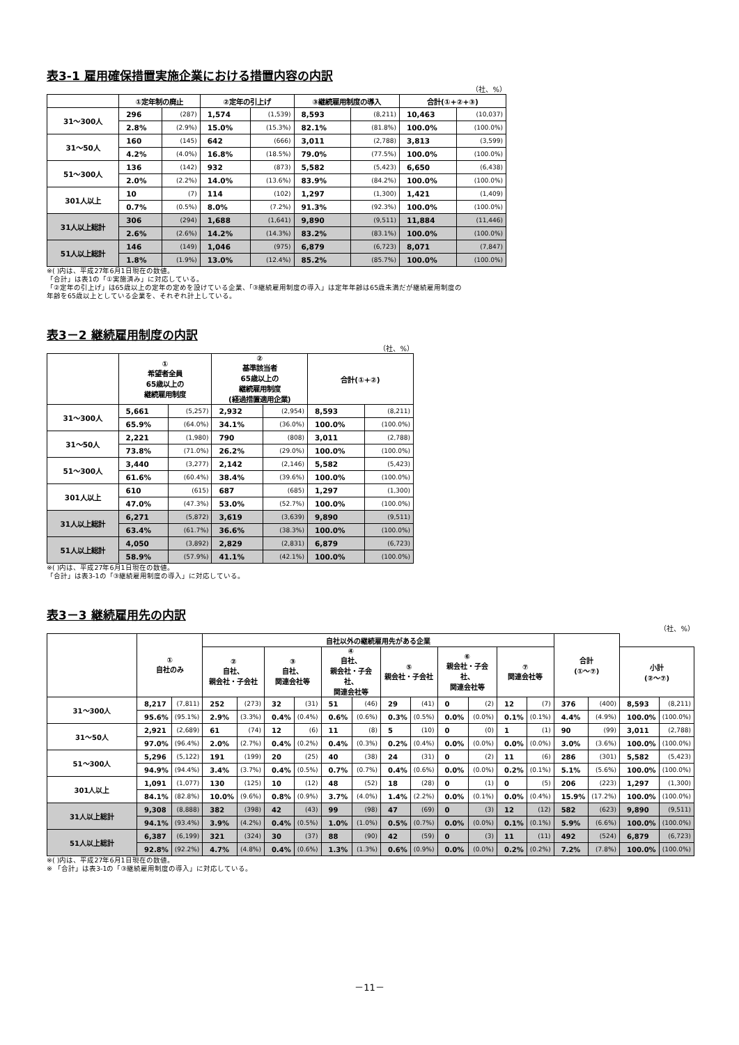表3-1 雇用確保措置実施企業における措置内容の内訳
（社、%）
| | ①定年制の廃止 | | ②定年の引上げ | | ③継続雇用制度の導入 | | 合計(①+②+③) | |
| --- | --- | --- | --- | --- | --- | --- | --- | --- |
| 31～300人 | 296 | (287) | 1,574 | (1,539) | 8,593 | (8,211) | 10,463 | (10,037) |
| | 2.8% | (2.9%) | 15.0% | (15.3%) | 82.1% | (81.8%) | 100.0% | (100.0%) |
| 31～50人 | 160 | (145) | 642 | (666) | 3,011 | (2,788) | 3,813 | (3,599) |
| | 4.2% | (4.0%) | 16.8% | (18.5%) | 79.0% | (77.5%) | 100.0% | (100.0%) |
| 51～300人 | 136 | (142) | 932 | (873) | 5,582 | (5,423) | 6,650 | (6,438) |
| | 2.0% | (2.2%) | 14.0% | (13.6%) | 83.9% | (84.2%) | 100.0% | (100.0%) |
| 301人以上 | 10 | (7) | 114 | (102) | 1,297 | (1,300) | 1,421 | (1,409) |
| | 0.7% | (0.5%) | 8.0% | (7.2%) | 91.3% | (92.3%) | 100.0% | (100.0%) |
| 31人以上総計 | 306 | (294) | 1,688 | (1,641) | 9,890 | (9,511) | 11,884 | (11,446) |
| | 2.6% | (2.6%) | 14.2% | (14.3%) | 83.2% | (83.1%) | 100.0% | (100.0%) |
| 51人以上総計 | 146 | (149) | 1,046 | (975) | 6,879 | (6,723) | 8,071 | (7,847) |
| | 1.8% | (1.9%) | 13.0% | (12.4%) | 85.2% | (85.7%) | 100.0% | (100.0%) |
※( )内は、平成27年6月1日現在の数値。
「合計」は表1の「①実施済み」に対応している。
「②定年の引上げ」は65歳以上の定年の定めを設けている企業、「③継続雇用制度の導入」は定年年齢は65歳未満だが継続雇用制度の
年齢を65歳以上としている企業を、それぞれ計上している。
表3－2 継続雇用制度の内訳
（社、%）
| | ① 希望者全員 65歳以上の 継続雇用制度 | | ② 基準該当者 65歳以上の 継続雇用制度 (経過措置適用企業) | | 合計(①+②) | |
| --- | --- | --- | --- | --- | --- | --- |
| 31～300人 | 5,661 | (5,257) | 2,932 | (2,954) | 8,593 | (8,211) |
| | 65.9% | (64.0%) | 34.1% | (36.0%) | 100.0% | (100.0%) |
| 31～50人 | 2,221 | (1,980) | 790 | (808) | 3,011 | (2,788) |
| | 73.8% | (71.0%) | 26.2% | (29.0%) | 100.0% | (100.0%) |
| 51～300人 | 3,440 | (3,277) | 2,142 | (2,146) | 5,582 | (5,423) |
| | 61.6% | (60.4%) | 38.4% | (39.6%) | 100.0% | (100.0%) |
| 301人以上 | 610 | (615) | 687 | (685) | 1,297 | (1,300) |
| | 47.0% | (47.3%) | 53.0% | (52.7%) | 100.0% | (100.0%) |
| 31人以上総計 | 6,271 | (5,872) | 3,619 | (3,639) | 9,890 | (9,511) |
| | 63.4% | (61.7%) | 36.6% | (38.3%) | 100.0% | (100.0%) |
| 51人以上総計 | 4,050 | (3,892) | 2,829 | (2,831) | 6,879 | (6,723) |
| | 58.9% | (57.9%) | 41.1% | (42.1%) | 100.0% | (100.0%) |
※( )内は、平成27年6月1日現在の数値。
「合計」は表3-1の「③継続雇用制度の導入」に対応している。
表3－3 継続雇用先の内訳
（社、%）
| | ① 自社のみ | | 自社以外の継続雇用先がある企業 | | | | | | | | | | | | 合計 (①～⑦) | | | |
| --- | --- | --- | --- | --- | --- | --- | --- | --- | --- | --- | --- | --- | --- | --- | --- | --- | --- | --- |
| | | | ② 自社、 親会社・子会社 | | ③ 自社、 関連会社等 | | ④ 自社、 親会社・子会社、 関連会社等 | | ⑤ 親会社・子会社 | | ⑥ 親会社・子会社、 関連会社等 | | ⑦ 関連会社等 | | | | 小計 (②～⑦) | |
| 31～300人 | 8,217 | (7,811) | 252 | (273) | 32 | (31) | 51 | (46) | 29 | (41) | 0 | (2) | 12 | (7) | 376 | (400) | 8,593 | (8,211) |
| | 95.6% | (95.1%) | 2.9% | (3.3%) | 0.4% | (0.4%) | 0.6% | (0.6%) | 0.3% | (0.5%) | 0.0% | (0.0%) | 0.1% | (0.1%) | 4.4% | (4.9%) | 100.0% | (100.0%) |
| 31～50人 | 2,921 | (2,689) | 61 | (74) | 12 | (6) | 11 | (8) | 5 | (10) | 0 | (0) | 1 | (1) | 90 | (99) | 3,011 | (2,788) |
| | 97.0% | (96.4%) | 2.0% | (2.7%) | 0.4% | (0.2%) | 0.4% | (0.3%) | 0.2% | (0.4%) | 0.0% | (0.0%) | 0.0% | (0.0%) | 3.0% | (3.6%) | 100.0% | (100.0%) |
| 51～300人 | 5,296 | (5,122) | 191 | (199) | 20 | (25) | 40 | (38) | 24 | (31) | 0 | (2) | 11 | (6) | 286 | (301) | 5,582 | (5,423) |
| | 94.9% | (94.4%) | 3.4% | (3.7%) | 0.4% | (0.5%) | 0.7% | (0.7%) | 0.4% | (0.6%) | 0.0% | (0.0%) | 0.2% | (0.1%) | 5.1% | (5.6%) | 100.0% | (100.0%) |
| 301人以上 | 1,091 | (1,077) | 130 | (125) | 10 | (12) | 48 | (52) | 18 | (28) | 0 | (1) | 0 | (5) | 206 | (223) | 1,297 | (1,300) |
| | 84.1% | (82.8%) | 10.0% | (9.6%) | 0.8% | (0.9%) | 3.7% | (4.0%) | 1.4% | (2.2%) | 0.0% | (0.1%) | 0.0% | (0.4%) | 15.9% | (17.2%) | 100.0% | (100.0%) |
| 31人以上総計 | 9,308 | (8,888) | 382 | (398) | 42 | (43) | 99 | (98) | 47 | (69) | 0 | (3) | 12 | (12) | 582 | (623) | 9,890 | (9,511) |
| | 94.1% | (93.4%) | 3.9% | (4.2%) | 0.4% | (0.5%) | 1.0% | (1.0%) | 0.5% | (0.7%) | 0.0% | (0.0%) | 0.1% | (0.1%) | 5.9% | (6.6%) | 100.0% | (100.0%) |
| 51人以上総計 | 6,387 | (6,199) | 321 | (324) | 30 | (37) | 88 | (90) | 42 | (59) | 0 | (3) | 11 | (11) | 492 | (524) | 6,879 | (6,723) |
| | 92.8% | (92.2%) | 4.7% | (4.8%) | 0.4% | (0.6%) | 1.3% | (1.3%) | 0.6% | (0.9%) | 0.0% | (0.0%) | 0.2% | (0.2%) | 7.2% | (7.8%) | 100.0% | (100.0%) |
※( )内は、平成27年6月1日現在の数値。
※ 「合計」は表3-1の「③継続雇用制度の導入」に対応している。
－11－